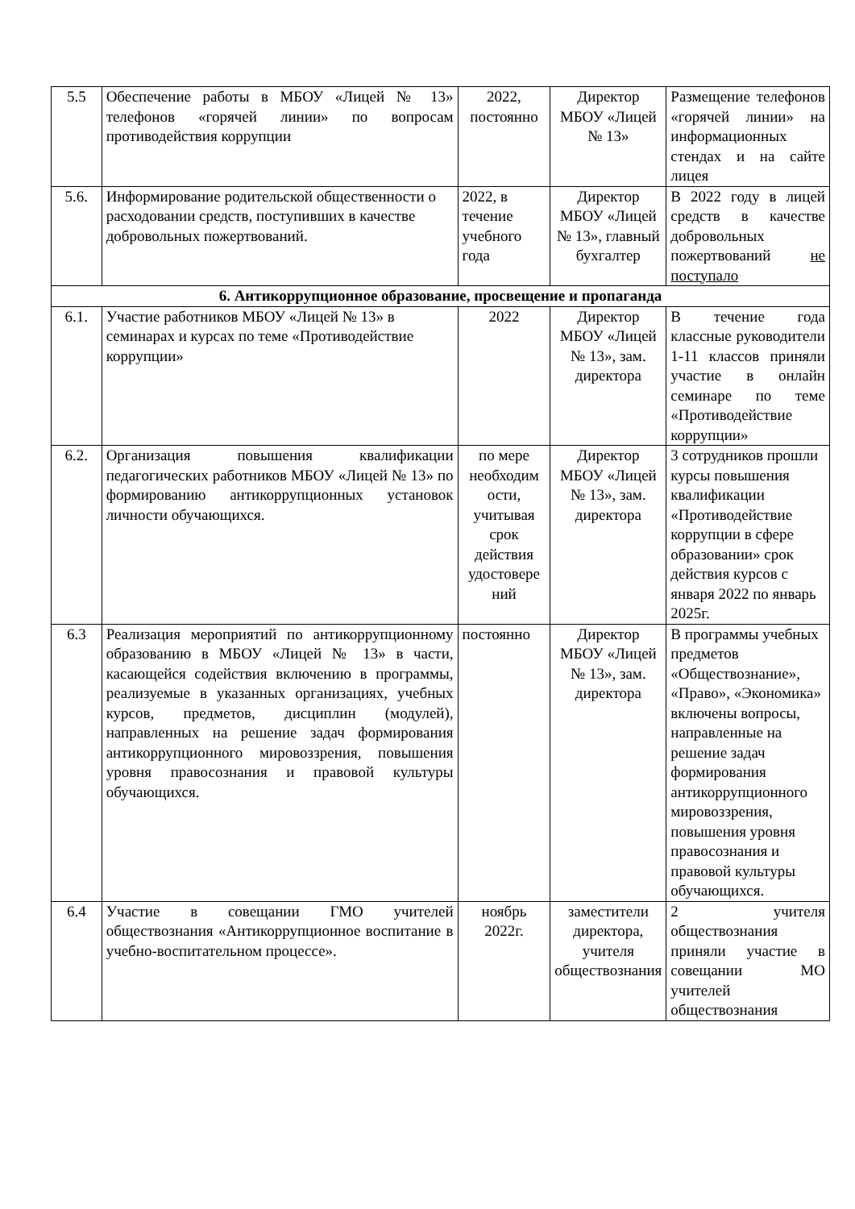| 5.5 | Обеспечение работы в МБОУ «Лицей № 13» телефонов «горячей линии» по вопросам противодействия коррупции | 2022, постоянно | Директор МБОУ «Лицей № 13» | Размещение телефонов «горячей линии» на информационных стендах и на сайте лицея |
| 5.6. | Информирование родительской общественности о расходовании средств, поступивших в качестве добровольных пожертвований. | 2022, в течение учебного года | Директор МБОУ «Лицей № 13», главный бухгалтер | В 2022 году в лицей средств в качестве добровольных пожертвований не поступало |
| 6. Антикоррупционное образование, просвещение и пропаганда | | | | |
| 6.1. | Участие работников МБОУ «Лицей № 13» в семинарах и курсах по теме «Противодействие коррупции» | 2022 | Директор МБОУ «Лицей № 13», зам. директора | В течение года классные руководители 1-11 классов приняли участие в онлайн семинаре по теме «Противодействие коррупции» |
| 6.2. | Организация повышения квалификации педагогических работников МБОУ «Лицей № 13» по формированию антикоррупционных установок личности обучающихся. | по мере необходим ости, учитывая срок действия удостовере ний | Директор МБОУ «Лицей № 13», зам. директора | 3 сотрудников прошли курсы повышения квалификации «Противодействие коррупции в сфере образовании» срок действия курсов с января 2022 по январь 2025г. |
| 6.3 | Реализация мероприятий по антикоррупционному образованию в МБОУ «Лицей № 13» в части, касающейся содействия включению в программы, реализуемые в указанных организациях, учебных курсов, предметов, дисциплин (модулей), направленных на решение задач формирования антикоррупционного мировоззрения, повышения уровня правосознания и правовой культуры обучающихся. | постоянно | Директор МБОУ «Лицей № 13», зам. директора | В программы учебных предметов «Обществознание», «Право», «Экономика» включены вопросы, направленные на решение задач формирования антикоррупционного мировоззрения, повышения уровня правосознания и правовой культуры обучающихся. |
| 6.4 | Участие в совещании ГМО учителей обществознания «Антикоррупционное воспитание в учебно-воспитательном процессе». | ноябрь 2022г. | заместители директора, учителя обществознания | 2 учителя обществознания приняли участие в совещании МО учителей обществознания |